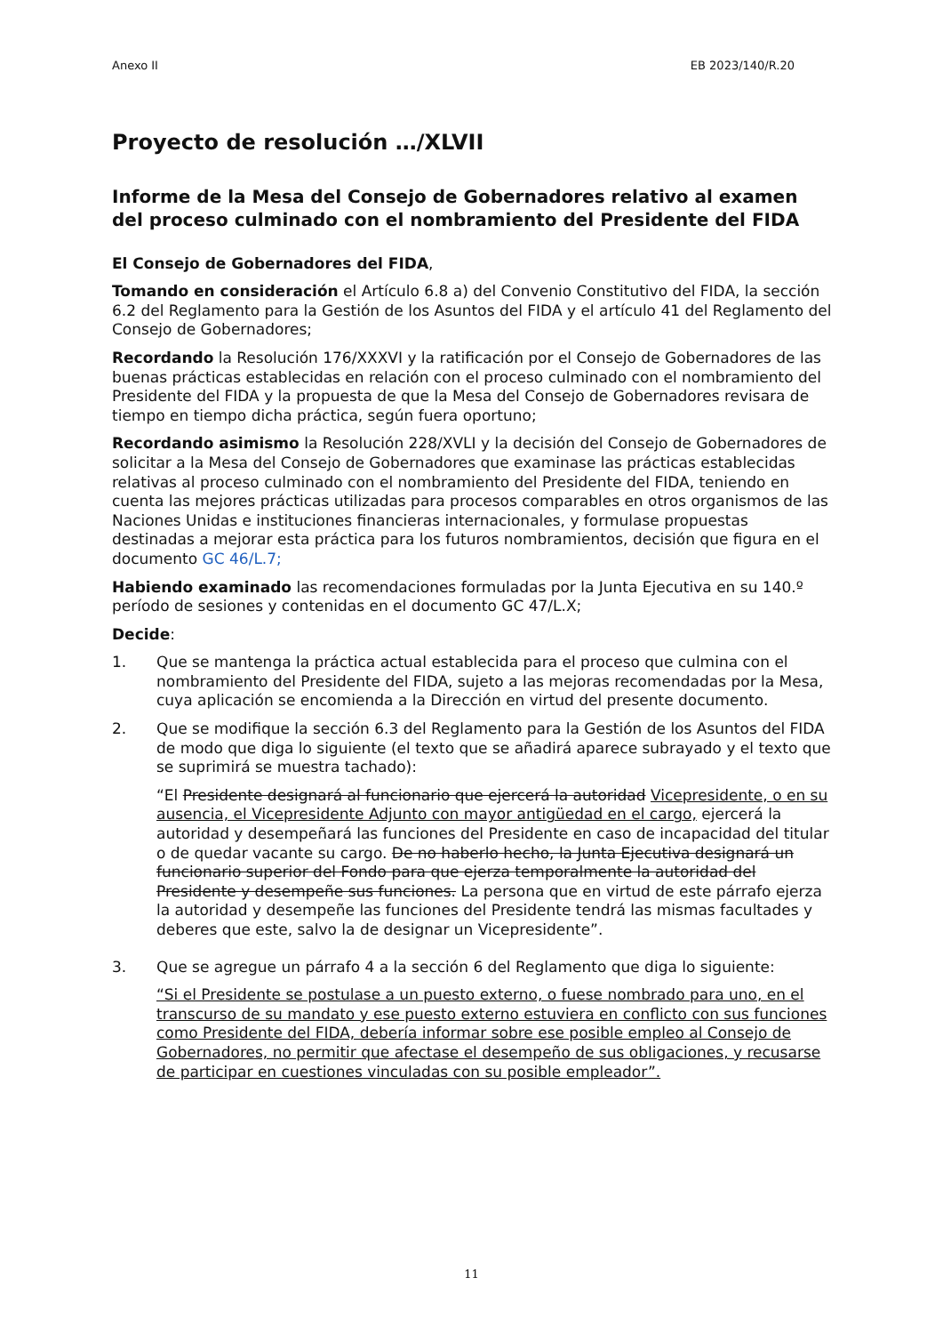Anexo II EB 2023/140/R.20
Proyecto de resolución …/XLVII
Informe de la Mesa del Consejo de Gobernadores relativo al examen del proceso culminado con el nombramiento del Presidente del FIDA
El Consejo de Gobernadores del FIDA,
Tomando en consideración el Artículo 6.8 a) del Convenio Constitutivo del FIDA, la sección 6.2 del Reglamento para la Gestión de los Asuntos del FIDA y el artículo 41 del Reglamento del Consejo de Gobernadores;
Recordando la Resolución 176/XXXVI y la ratificación por el Consejo de Gobernadores de las buenas prácticas establecidas en relación con el proceso culminado con el nombramiento del Presidente del FIDA y la propuesta de que la Mesa del Consejo de Gobernadores revisara de tiempo en tiempo dicha práctica, según fuera oportuno;
Recordando asimismo la Resolución 228/XVLI y la decisión del Consejo de Gobernadores de solicitar a la Mesa del Consejo de Gobernadores que examinase las prácticas establecidas relativas al proceso culminado con el nombramiento del Presidente del FIDA, teniendo en cuenta las mejores prácticas utilizadas para procesos comparables en otros organismos de las Naciones Unidas e instituciones financieras internacionales, y formulase propuestas destinadas a mejorar esta práctica para los futuros nombramientos, decisión que figura en el documento GC 46/L.7;
Habiendo examinado las recomendaciones formuladas por la Junta Ejecutiva en su 140.º período de sesiones y contenidas en el documento GC 47/L.X;
Decide:
1. Que se mantenga la práctica actual establecida para el proceso que culmina con el nombramiento del Presidente del FIDA, sujeto a las mejoras recomendadas por la Mesa, cuya aplicación se encomienda a la Dirección en virtud del presente documento.
2. Que se modifique la sección 6.3 del Reglamento para la Gestión de los Asuntos del FIDA de modo que diga lo siguiente (el texto que se añadirá aparece subrayado y el texto que se suprimirá se muestra tachado):
“El Presidente designará al funcionario que ejercerá la autoridad Vicepresidente, o en su ausencia, el Vicepresidente Adjunto con mayor antigüedad en el cargo, ejercerá la autoridad y desempeñará las funciones del Presidente en caso de incapacidad del titular o de quedar vacante su cargo. De no haberlo hecho, la Junta Ejecutiva designará un funcionario superior del Fondo para que ejerza temporalmente la autoridad del Presidente y desempeñe sus funciones. La persona que en virtud de este párrafo ejerza la autoridad y desempeñe las funciones del Presidente tendrá las mismas facultades y deberes que este, salvo la de designar un Vicepresidente”.
3. Que se agregue un párrafo 4 a la sección 6 del Reglamento que diga lo siguiente:
“Si el Presidente se postulase a un puesto externo, o fuese nombrado para uno, en el transcurso de su mandato y ese puesto externo estuviera en conflicto con sus funciones como Presidente del FIDA, debería informar sobre ese posible empleo al Consejo de Gobernadores, no permitir que afectase el desempeño de sus obligaciones, y recusarse de participar en cuestiones vinculadas con su posible empleador”.
11